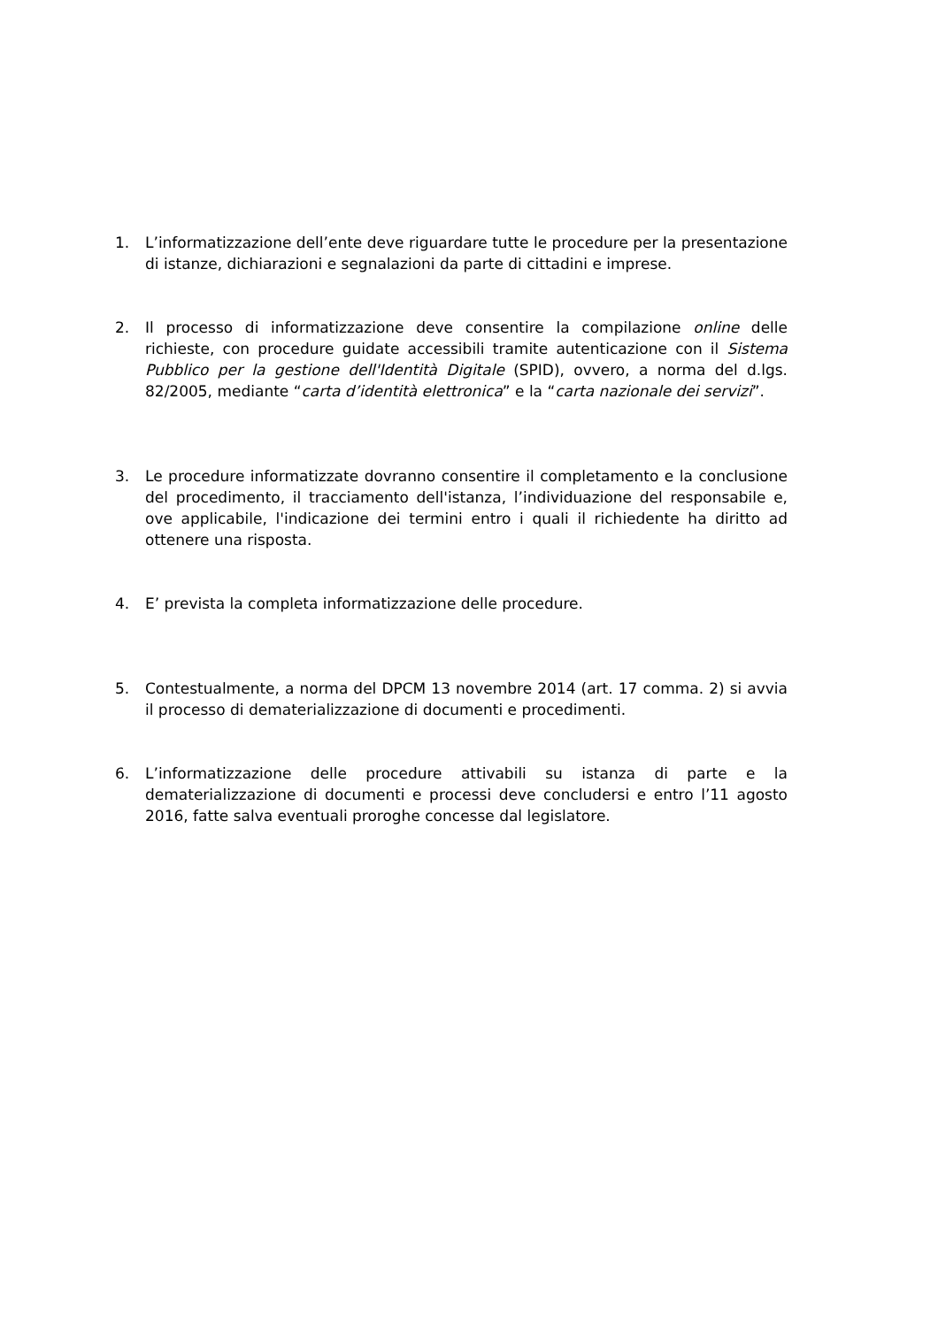1. L’informatizzazione dell’ente deve riguardare tutte le procedure per la presentazione di istanze, dichiarazioni e segnalazioni da parte di cittadini e imprese.
2. Il processo di informatizzazione deve consentire la compilazione online delle richieste, con procedure guidate accessibili tramite autenticazione con il Sistema Pubblico per la gestione dell'Identità Digitale (SPID), ovvero, a norma del d.lgs. 82/2005, mediante “carta d’identità elettronica” e la “carta nazionale dei servizi”.
3. Le procedure informatizzate dovranno consentire il completamento e la conclusione del procedimento, il tracciamento dell'istanza, l’individuazione del responsabile e, ove applicabile, l'indicazione dei termini entro i quali il richiedente ha diritto ad ottenere una risposta.
4. E’ prevista la completa informatizzazione delle procedure.
5. Contestualmente, a norma del DPCM 13 novembre 2014 (art. 17 comma. 2) si avvia il processo di dematerializzazione di documenti e procedimenti.
6. L’informatizzazione delle procedure attivabili su istanza di parte e la dematerializzazione di documenti e processi deve concludersi e entro l’11 agosto 2016, fatte salva eventuali proroghe concesse dal legislatore.